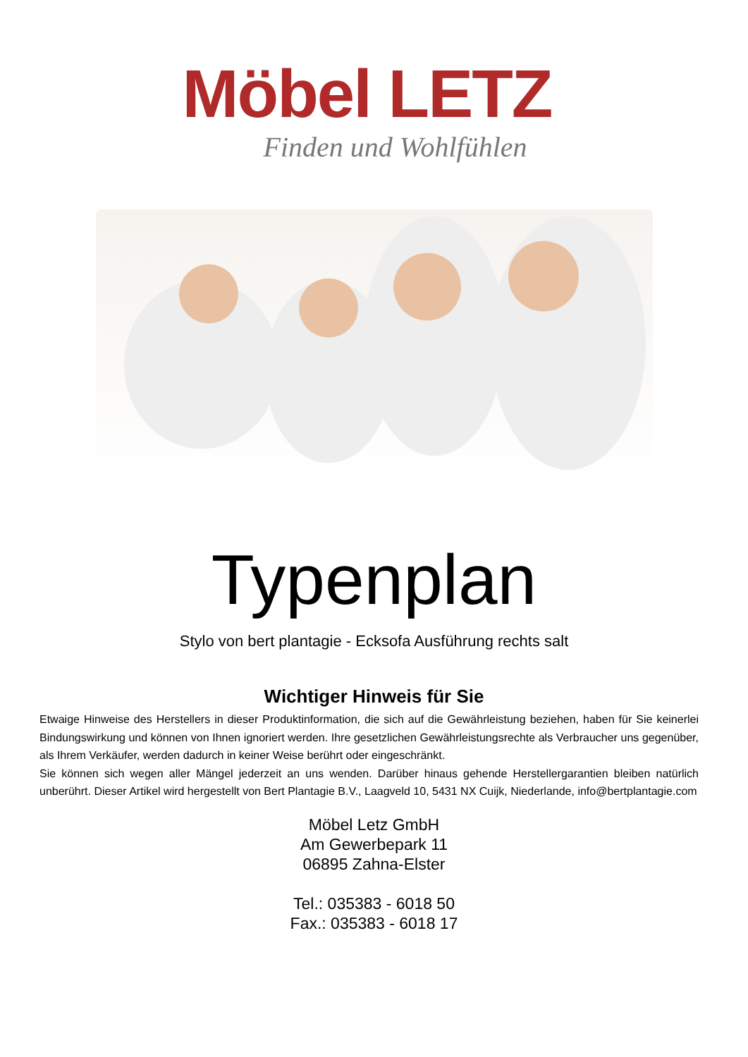Möbel LETZ
Finden und Wohlfühlen
Typenplan
Stylo von bert plantagie - Ecksofa Ausführung rechts salt
Wichtiger Hinweis für Sie
Etwaige Hinweise des Herstellers in dieser Produktinformation, die sich auf die Gewährleistung beziehen, haben für Sie keinerlei Bindungswirkung und können von Ihnen ignoriert werden. Ihre gesetzlichen Gewährleistungsrechte als Verbraucher uns gegenüber, als Ihrem Verkäufer, werden dadurch in keiner Weise berührt oder eingeschränkt.
Sie können sich wegen aller Mängel jederzeit an uns wenden. Darüber hinaus gehende Herstellergarantien bleiben natürlich unberührt. Dieser Artikel wird hergestellt von Bert Plantagie B.V., Laagveld 10, 5431 NX Cuijk, Niederlande, info@bertplantagie.com
Möbel Letz GmbH
Am Gewerbepark 11
06895 Zahna-Elster
Tel.: 035383 - 6018 50
Fax.: 035383 - 6018 17